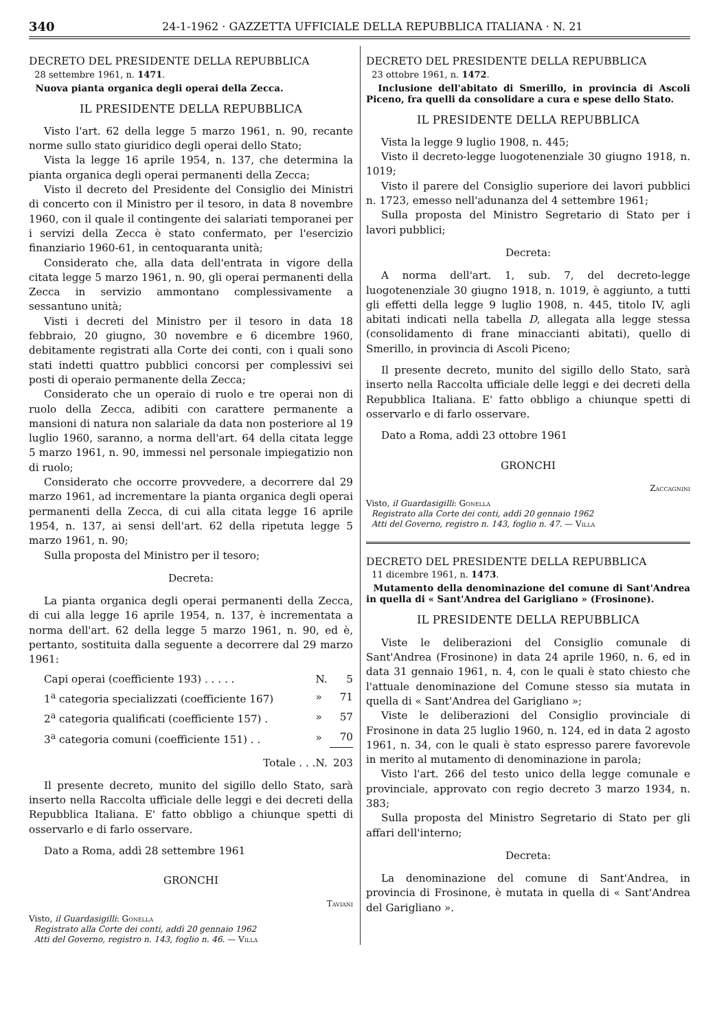340 24-1-1962 · GAZZETTA UFFICIALE DELLA REPUBBLICA ITALIANA · N. 21
DECRETO DEL PRESIDENTE DELLA REPUBBLICA
28 settembre 1961, n. 1471.
Nuova pianta organica degli operai della Zecca.
IL PRESIDENTE DELLA REPUBBLICA
Visto l'art. 62 della legge 5 marzo 1961, n. 90, recante norme sullo stato giuridico degli operai dello Stato;
Vista la legge 16 aprile 1954, n. 137, che determina la pianta organica degli operai permanenti della Zecca;
Visto il decreto del Presidente del Consiglio dei Ministri di concerto con il Ministro per il tesoro, in data 8 novembre 1960, con il quale il contingente dei salariati temporanei per i servizi della Zecca è stato confermato, per l'esercizio finanziario 1960-61, in centoquaranta unità;
Considerato che, alla data dell'entrata in vigore della citata legge 5 marzo 1961, n. 90, gli operai permanenti della Zecca in servizio ammontano complessivamente a sessantuno unità;
Visti i decreti del Ministro per il tesoro in data 18 febbraio, 20 giugno, 30 novembre e 6 dicembre 1960, debitamente registrati alla Corte dei conti, con i quali sono stati indetti quattro pubblici concorsi per complessivi sei posti di operaio permanente della Zecca;
Considerato che un operaio di ruolo e tre operai non di ruolo della Zecca, adibiti con carattere permanente a mansioni di natura non salariale da data non posteriore al 19 luglio 1960, saranno, a norma dell'art. 64 della citata legge 5 marzo 1961, n. 90, immessi nel personale impiegatizio non di ruolo;
Considerato che occorre provvedere, a decorrere dal 29 marzo 1961, ad incrementare la pianta organica degli operai permanenti della Zecca, di cui alla citata legge 16 aprile 1954, n. 137, ai sensi dell'art. 62 della ripetuta legge 5 marzo 1961, n. 90;
Sulla proposta del Ministro per il tesoro;
Decreta:
La pianta organica degli operai permanenti della Zecca, di cui alla legge 16 aprile 1954, n. 137, è incrementata a norma dell'art. 62 della legge 5 marzo 1961, n. 90, ed è, pertanto, sostituita dalla seguente a decorrere dal 29 marzo 1961:
| Capi operai (coefficiente 193) . . . . . | N. | 5 |
| 1<sup>a</sup> categoria specializzati (coefficiente 167) | » | 71 |
| 2<sup>a</sup> categoria qualificati (coefficiente 157) . | » | 57 |
| 3<sup>a</sup> categoria comuni (coefficiente 151) . . | » | 70 |
| Totale . . . | N. | 203 |
Il presente decreto, munito del sigillo dello Stato, sarà inserto nella Raccolta ufficiale delle leggi e dei decreti della Repubblica Italiana. E' fatto obbligo a chiunque spetti di osservarlo e di farlo osservare.
Dato a Roma, addì 28 settembre 1961
GRONCHI
Taviani
Visto, il Guardasigilli: Gonella
Registrato alla Corte dei conti, addì 20 gennaio 1962
Atti del Governo, registro n. 143, foglio n. 46. — Villa
DECRETO DEL PRESIDENTE DELLA REPUBBLICA
23 ottobre 1961, n. 1472.
Inclusione dell'abitato di Smerillo, in provincia di Ascoli Piceno, fra quelli da consolidare a cura e spese dello Stato.
IL PRESIDENTE DELLA REPUBBLICA
Vista la legge 9 luglio 1908, n. 445;
Visto il decreto-legge luogotenenziale 30 giugno 1918, n. 1019;
Visto il parere del Consiglio superiore dei lavori pubblici n. 1723, emesso nell'adunanza del 4 settembre 1961;
Sulla proposta del Ministro Segretario di Stato per i lavori pubblici;
Decreta:
A norma dell'art. 1, sub. 7, del decreto-legge luogotenenziale 30 giugno 1918, n. 1019, è aggiunto, a tutti gli effetti della legge 9 luglio 1908, n. 445, titolo IV, agli abitati indicati nella tabella D, allegata alla legge stessa (consolidamento di frane minaccianti abitati), quello di Smerillo, in provincia di Ascoli Piceno;
Il presente decreto, munito del sigillo dello Stato, sarà inserto nella Raccolta ufficiale delle leggi e dei decreti della Repubblica Italiana. E' fatto obbligo a chiunque spetti di osservarlo e di farlo osservare.
Dato a Roma, addì 23 ottobre 1961
GRONCHI
Zaccagnini
Visto, il Guardasigilli: Gonella
Registrato alla Corte dei conti, addì 20 gennaio 1962
Atti del Governo, registro n. 143, foglio n. 47. — Villa
DECRETO DEL PRESIDENTE DELLA REPUBBLICA
11 dicembre 1961, n. 1473.
Mutamento della denominazione del comune di Sant'Andrea in quella di « Sant'Andrea del Garigliano » (Frosinone).
IL PRESIDENTE DELLA REPUBBLICA
Viste le deliberazioni del Consiglio comunale di Sant'Andrea (Frosinone) in data 24 aprile 1960, n. 6, ed in data 31 gennaio 1961, n. 4, con le quali è stato chiesto che l'attuale denominazione del Comune stesso sia mutata in quella di « Sant'Andrea del Garigliano »;
Viste le deliberazioni del Consiglio provinciale di Frosinone in data 25 luglio 1960, n. 124, ed in data 2 agosto 1961, n. 34, con le quali è stato espresso parere favorevole in merito al mutamento di denominazione in parola;
Visto l'art. 266 del testo unico della legge comunale e provinciale, approvato con regio decreto 3 marzo 1934, n. 383;
Sulla proposta del Ministro Segretario di Stato per gli affari dell'interno;
Decreta:
La denominazione del comune di Sant'Andrea, in provincia di Frosinone, è mutata in quella di « Sant'Andrea del Garigliano ».